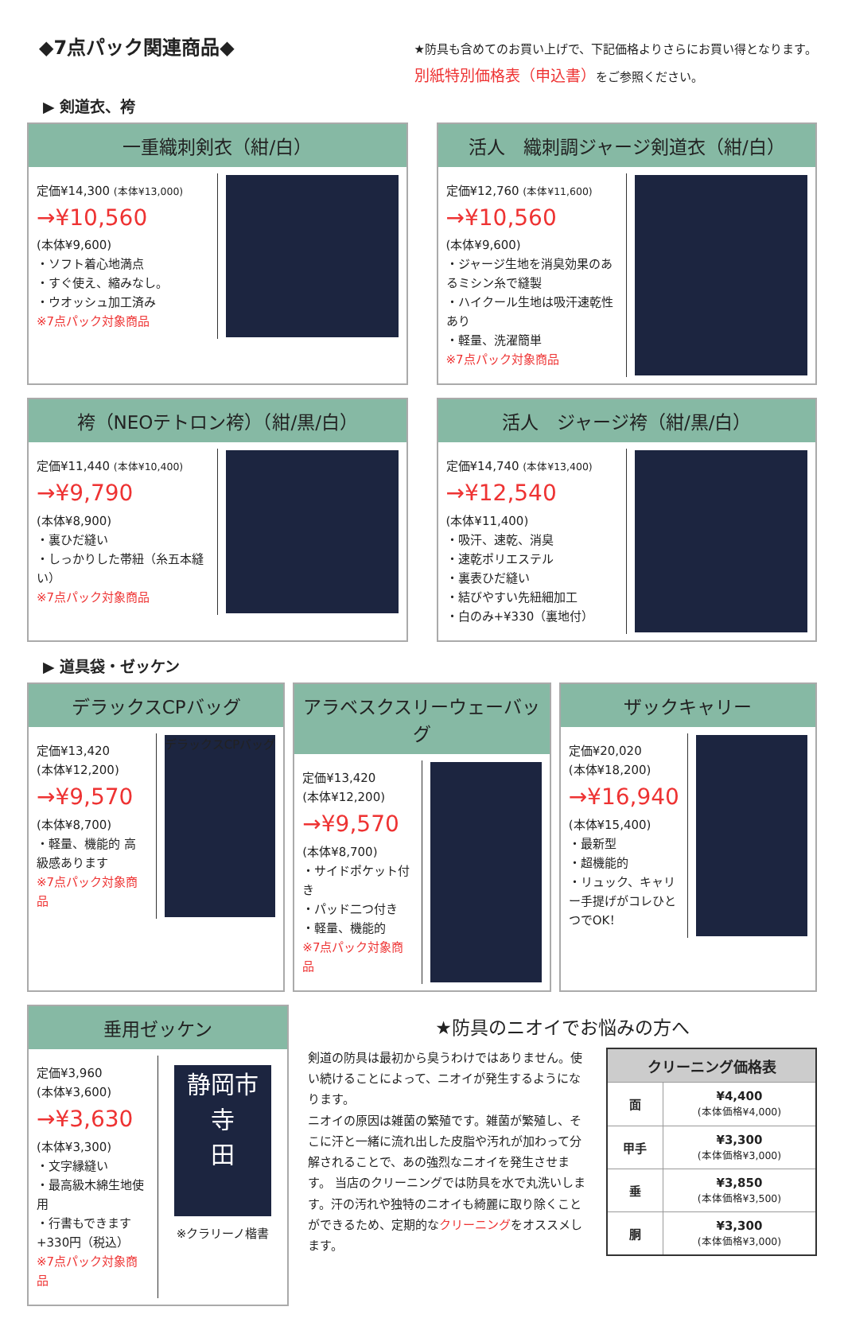◆7点パック関連商品◆
★防具も含めてのお買い上げで、下記価格よりさらにお買い得となります。
別紙特別価格表（申込書）をご参照ください。
▶ 剣道衣、袴
一重織刺剣衣（紺/白）
定価¥14,300 (本体¥13,000)
→¥10,560
(本体¥9,600)
・ソフト着心地満点
・すぐ使え、縮みなし。
・ウオッシュ加工済み
※7点パック対象商品
活人　織刺調ジャージ剣道衣（紺/白）
定価¥12,760 (本体¥11,600)
→¥10,560
(本体¥9,600)
・ジャージ生地を消臭効果のあるミシン糸で縫製
・ハイクール生地は吸汗速乾性あり
・軽量、洗濯簡単
※7点パック対象商品
袴（NEOテトロン袴）（紺/黒/白）
定価¥11,440 (本体¥10,400)
→¥9,790
(本体¥8,900)
・裏ひだ縫い
・しっかりした帯紐（糸五本縫い）
※7点パック対象商品
活人　ジャージ袴（紺/黒/白）
定価¥14,740 (本体¥13,400)
→¥12,540
(本体¥11,400)
・吸汗、速乾、消臭
・速乾ポリエステル
・裏表ひだ縫い
・結びやすい先紐細加工
・白のみ+¥330（裏地付）
▶ 道具袋・ゼッケン
デラックスCPバッグ
定価¥13,420
(本体¥12,200)
→¥9,570
(本体¥8,700)
・軽量、機能的 高級感あります
※7点パック対象商品
デラックスCPバッグ
アラベスクスリーウェーバッグ
定価¥13,420
(本体¥12,200)
→¥9,570
(本体¥8,700)
・サイドポケット付き
・パッド二つ付き
・軽量、機能的
※7点パック対象商品
ザックキャリー
定価¥20,020
(本体¥18,200)
→¥16,940
(本体¥15,400)
・最新型
・超機能的
・リュック、キャリー手提げがコレひとつでOK！
垂用ゼッケン
定価¥3,960
(本体¥3,600)
→¥3,630
(本体¥3,300)
・文字縁縫い
・最高級木綿生地使用
・行書もできます +330円（税込）
※7点パック対象商品
静岡市
寺
田
※クラリーノ楷書
★防具のニオイでお悩みの方へ
剣道の防具は最初から臭うわけではありません。使い続けることによって、ニオイが発生するようになります。
ニオイの原因は雑菌の繁殖です。雑菌が繁殖し、そこに汗と一緒に流れ出した皮脂や汚れが加わって分解されることで、あの強烈なニオイを発生させます。 当店のクリーニングでは防具を水で丸洗いします。汗の汚れや独特のニオイも綺麗に取り除くことができるため、定期的なクリーニングをオススメします。
| クリーニング価格表 | |
| --- | --- |
| 面 | ¥4,400 (本体価格¥4,000) |
| 甲手 | ¥3,300 (本体価格¥3,000) |
| 垂 | ¥3,850 (本体価格¥3,500) |
| 胴 | ¥3,300 (本体価格¥3,000) |